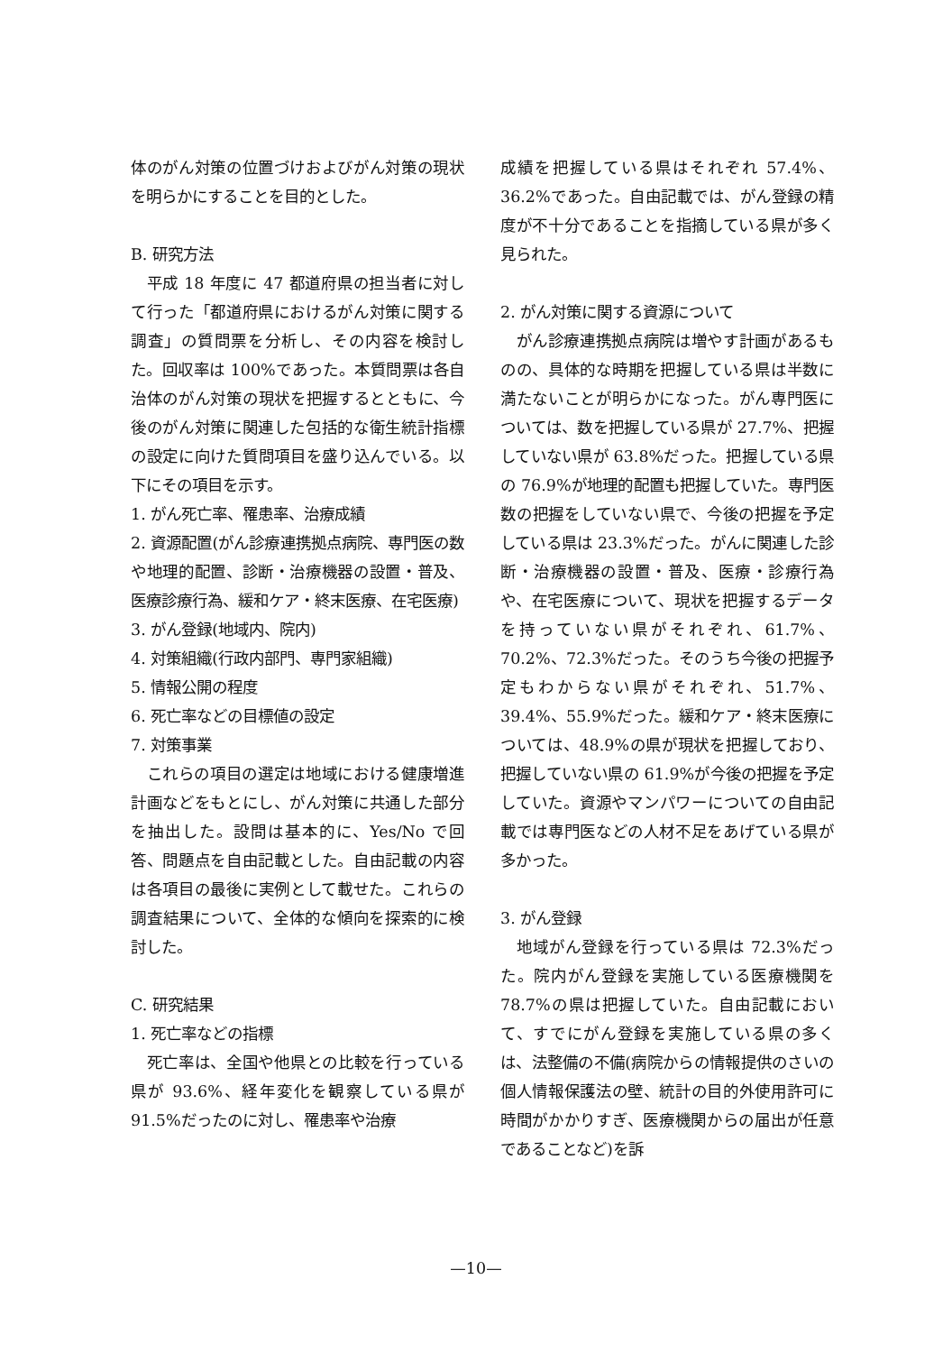体のがん対策の位置づけおよびがん対策の現状を明らかにすることを目的とした。
B. 研究方法
平成 18 年度に 47 都道府県の担当者に対して行った「都道府県におけるがん対策に関する調査」の質問票を分析し、その内容を検討した。回収率は 100%であった。本質問票は各自治体のがん対策の現状を把握するとともに、今後のがん対策に関連した包括的な衛生統計指標の設定に向けた質問項目を盛り込んでいる。以下にその項目を示す。
1. がん死亡率、罹患率、治療成績
2. 資源配置(がん診療連携拠点病院、専門医の数や地理的配置、診断・治療機器の設置・普及、医療診療行為、緩和ケア・終末医療、在宅医療)
3. がん登録(地域内、院内)
4. 対策組織(行政内部門、専門家組織)
5. 情報公開の程度
6. 死亡率などの目標値の設定
7. 対策事業
これらの項目の選定は地域における健康増進計画などをもとにし、がん対策に共通した部分を抽出した。設問は基本的に、Yes/No で回答、問題点を自由記載とした。自由記載の内容は各項目の最後に実例として載せた。これらの調査結果について、全体的な傾向を探索的に検討した。
C. 研究結果
1. 死亡率などの指標
死亡率は、全国や他県との比較を行っている県が 93.6%、経年変化を観察している県が 91.5%だったのに対し、罹患率や治療
成績を把握している県はそれぞれ 57.4%、36.2%であった。自由記載では、がん登録の精度が不十分であることを指摘している県が多く見られた。
2. がん対策に関する資源について
がん診療連携拠点病院は増やす計画があるものの、具体的な時期を把握している県は半数に満たないことが明らかになった。がん専門医については、数を把握している県が 27.7%、把握していない県が 63.8%だった。把握している県の 76.9%が地理的配置も把握していた。専門医数の把握をしていない県で、今後の把握を予定している県は 23.3%だった。がんに関連した診断・治療機器の設置・普及、医療・診療行為や、在宅医療について、現状を把握するデータを持っていない県がそれぞれ、61.7%、70.2%、72.3%だった。そのうち今後の把握予定もわからない県がそれぞれ、51.7%、39.4%、55.9%だった。緩和ケア・終末医療については、48.9%の県が現状を把握しており、把握していない県の 61.9%が今後の把握を予定していた。資源やマンパワーについての自由記載では専門医などの人材不足をあげている県が多かった。
3. がん登録
地域がん登録を行っている県は 72.3%だった。院内がん登録を実施している医療機関を 78.7%の県は把握していた。自由記載において、すでにがん登録を実施している県の多くは、法整備の不備(病院からの情報提供のさいの個人情報保護法の壁、統計の目的外使用許可に時間がかかりすぎ、医療機関からの届出が任意であることなど)を訴
—10—